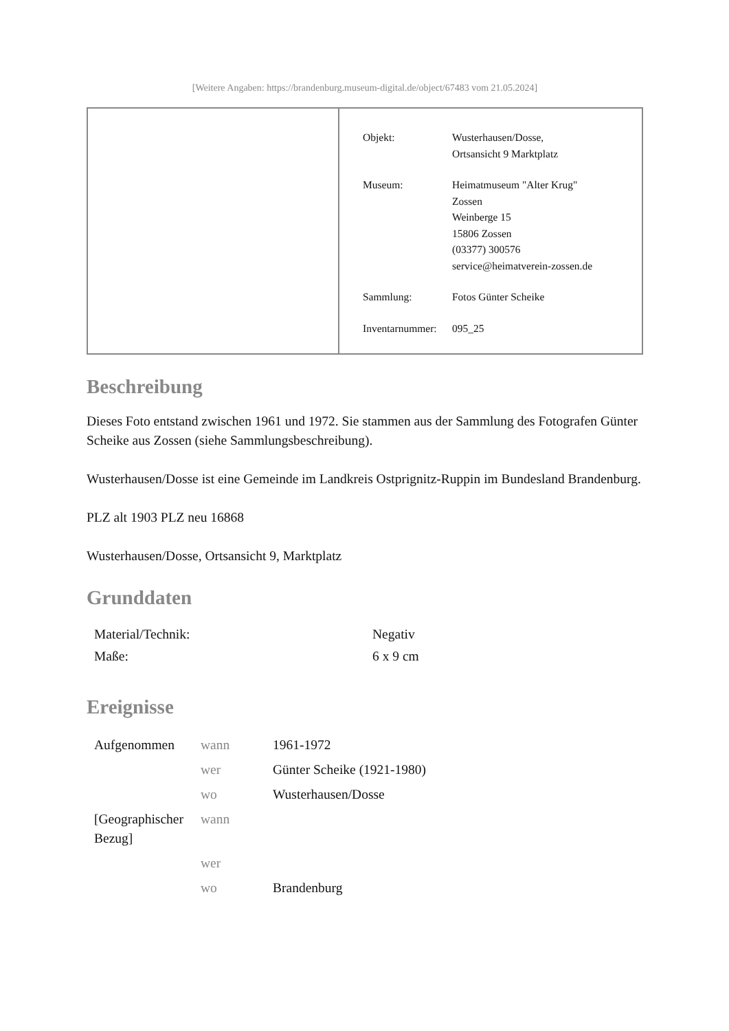[Weitere Angaben: https://brandenburg.museum-digital.de/object/67483 vom 21.05.2024]
| Objekt: | Wusterhausen/Dosse, Ortsansicht 9 Marktplatz |
| Museum: | Heimatmuseum "Alter Krug" Zossen Weinberge 15 15806 Zossen (03377) 300576 service@heimatverein-zossen.de |
| Sammlung: | Fotos Günter Scheike |
| Inventarnummer: | 095_25 |
Beschreibung
Dieses Foto entstand zwischen 1961 und 1972. Sie stammen aus der Sammlung des Fotografen Günter Scheike aus Zossen (siehe Sammlungsbeschreibung).
Wusterhausen/Dosse ist eine Gemeinde im Landkreis Ostprignitz-Ruppin im Bundesland Brandenburg.
PLZ alt 1903 PLZ neu 16868
Wusterhausen/Dosse, Ortsansicht 9, Marktplatz
Grunddaten
| Material/Technik: | Negativ |
| Maße: | 6 x 9 cm |
Ereignisse
| Aufgenommen | wann | 1961-1972 |
| | wer | Günter Scheike (1921-1980) |
| | wo | Wusterhausen/Dosse |
| [Geographischer Bezug] | wann | |
| | wer | |
| | wo | Brandenburg |